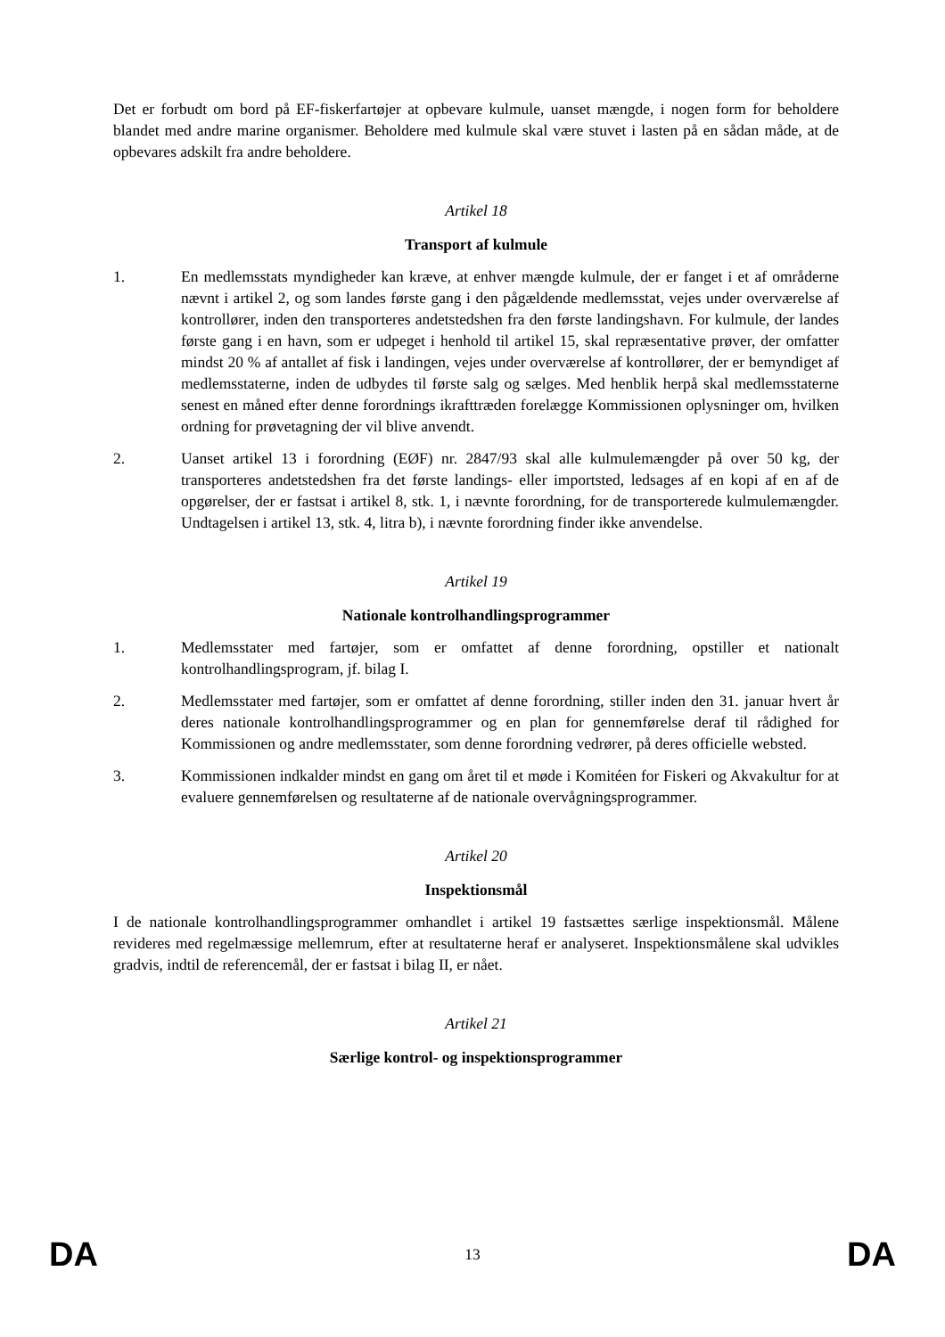Det er forbudt om bord på EF-fiskerfartøjer at opbevare kulmule, uanset mængde, i nogen form for beholdere blandet med andre marine organismer. Beholdere med kulmule skal være stuvet i lasten på en sådan måde, at de opbevares adskilt fra andre beholdere.
Artikel 18
Transport af kulmule
1. En medlemsstats myndigheder kan kræve, at enhver mængde kulmule, der er fanget i et af områderne nævnt i artikel 2, og som landes første gang i den pågældende medlemsstat, vejes under overværelse af kontrollører, inden den transporteres andetstedshen fra den første landingshavn. For kulmule, der landes første gang i en havn, som er udpeget i henhold til artikel 15, skal repræsentative prøver, der omfatter mindst 20 % af antallet af fisk i landingen, vejes under overværelse af kontrollører, der er bemyndiget af medlemsstaterne, inden de udbydes til første salg og sælges. Med henblik herpå skal medlemsstaterne senest en måned efter denne forordnings ikrafttræden forelægge Kommissionen oplysninger om, hvilken ordning for prøvetagning der vil blive anvendt.
2. Uanset artikel 13 i forordning (EØF) nr. 2847/93 skal alle kulmulemængder på over 50 kg, der transporteres andetstedshen fra det første landings- eller importsted, ledsages af en kopi af en af de opgørelser, der er fastsat i artikel 8, stk. 1, i nævnte forordning, for de transporterede kulmulemængder. Undtagelsen i artikel 13, stk. 4, litra b), i nævnte forordning finder ikke anvendelse.
Artikel 19
Nationale kontrolhandlingsprogrammer
1. Medlemsstater med fartøjer, som er omfattet af denne forordning, opstiller et nationalt kontrolhandlingsprogram, jf. bilag I.
2. Medlemsstater med fartøjer, som er omfattet af denne forordning, stiller inden den 31. januar hvert år deres nationale kontrolhandlingsprogrammer og en plan for gennemførelse deraf til rådighed for Kommissionen og andre medlemsstater, som denne forordning vedrører, på deres officielle websted.
3. Kommissionen indkalder mindst en gang om året til et møde i Komitéen for Fiskeri og Akvakultur for at evaluere gennemførelsen og resultaterne af de nationale overvågningsprogrammer.
Artikel 20
Inspektionsmål
I de nationale kontrolhandlingsprogrammer omhandlet i artikel 19 fastsættes særlige inspektionsmål. Målene revideres med regelmæssige mellemrum, efter at resultaterne heraf er analyseret. Inspektionsmålene skal udvikles gradvis, indtil de referencemål, der er fastsat i bilag II, er nået.
Artikel 21
Særlige kontrol- og inspektionsprogrammer
DA 13 DA